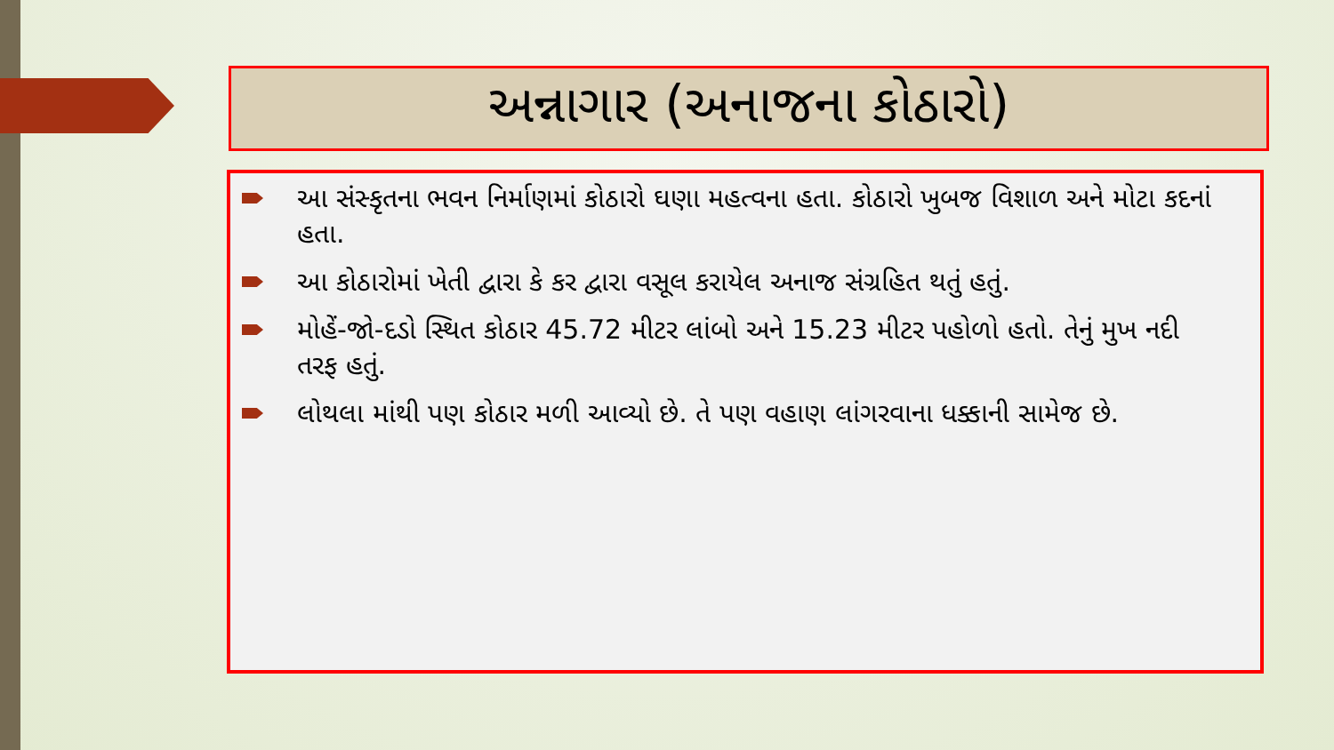અન્નાગાર (અનાજના કોઠારો)
આ સંસ્કૃતના ભવન નિર્માણમાં કોઠારો ઘણા મહત્વના હતા. કોઠારો ખુબજ વિશાળ અને મોટા કદનાં હતા.
આ કોઠારોમાં ખેતી દ્વારા કે કર દ્વારા વસૂલ કરાયેલ અનાજ સંગ્રહિત થતું હતું.
મોહેં-જો-દડો સ્થિત કોઠાર 45.72 મીટર લાંબો અને 15.23 મીટર પહોળો હતો. તેનું મુખ નદી તરફ હતું.
લોથલા માંથી પણ કોઠાર મળી આવ્યો છે. તે પણ વહાણ લાંગરવાના ધક્કાની સામેજ છે.